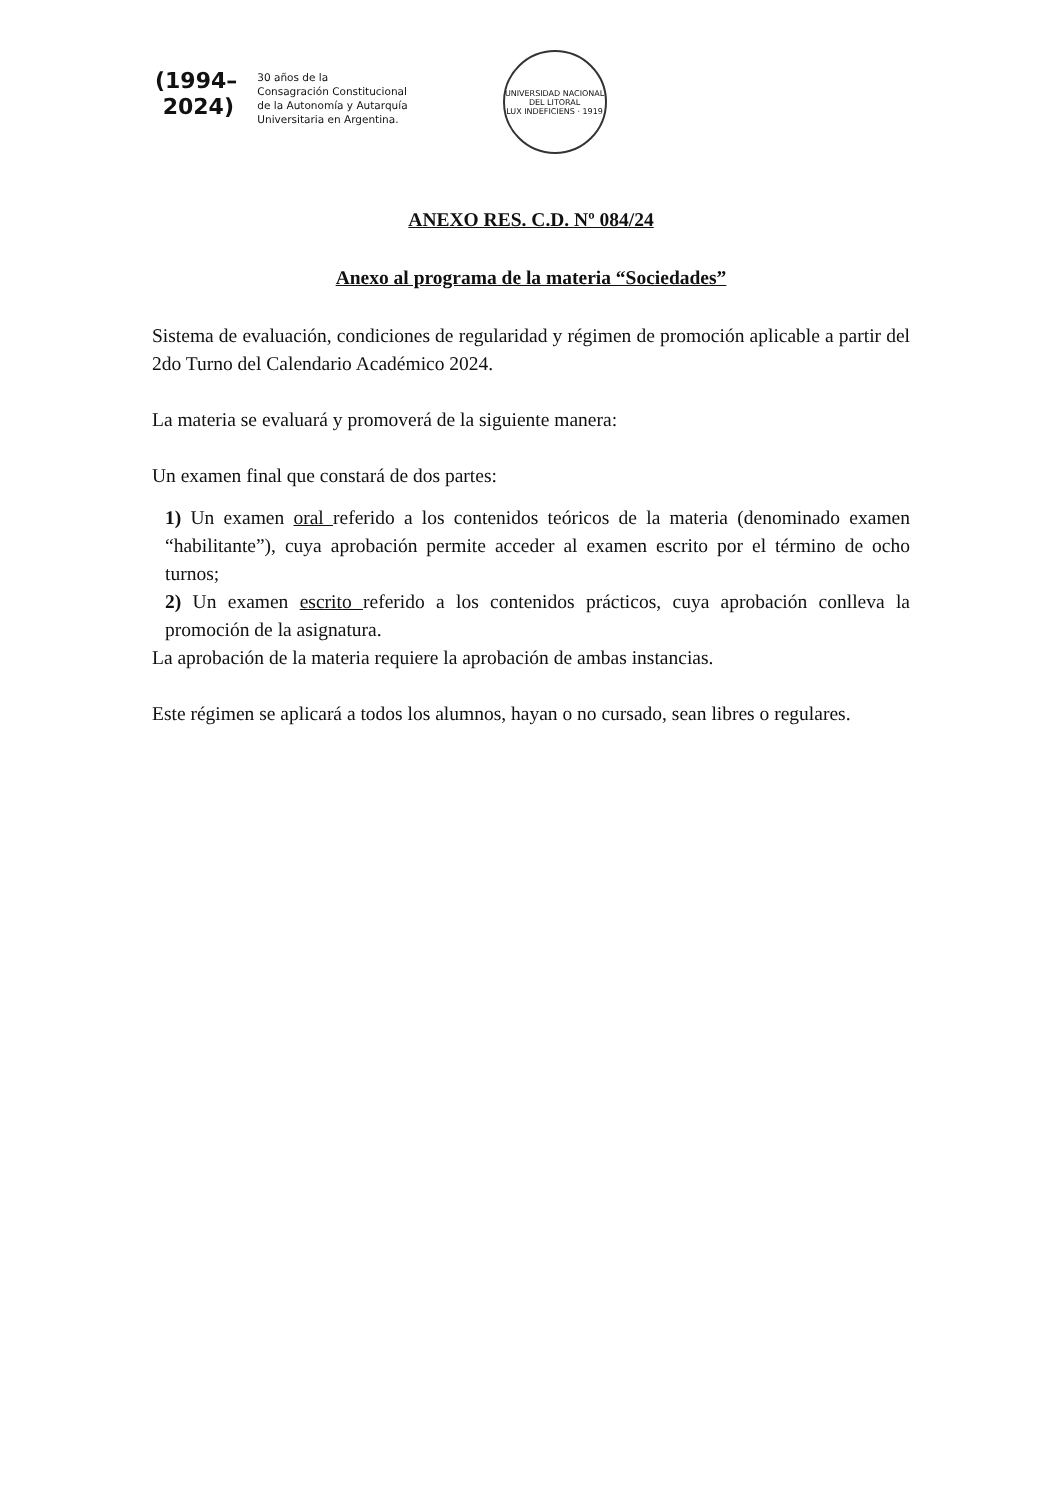(1994–
2024)
30 años de la
Consagración Constitucional
de la Autonomía y Autarquía
Universitaria en Argentina.
UNIVERSIDAD NACIONAL DEL LITORAL
LUX INDEFICIENS · 1919
ANEXO RES. C.D. Nº 084/24
Anexo al programa de la materia “Sociedades”
Sistema de evaluación, condiciones de regularidad y régimen de promoción aplicable a partir del 2do Turno del Calendario Académico 2024.
La materia se evaluará y promoverá de la siguiente manera:
Un examen final que constará de dos partes:
1) Un examen oral referido a los contenidos teóricos de la materia (denominado examen “habilitante”), cuya aprobación permite acceder al examen escrito por el término de ocho turnos;
2) Un examen escrito referido a los contenidos prácticos, cuya aprobación conlleva la promoción de la asignatura.
La aprobación de la materia requiere la aprobación de ambas instancias.
Este régimen se aplicará a todos los alumnos, hayan o no cursado, sean libres o regulares.